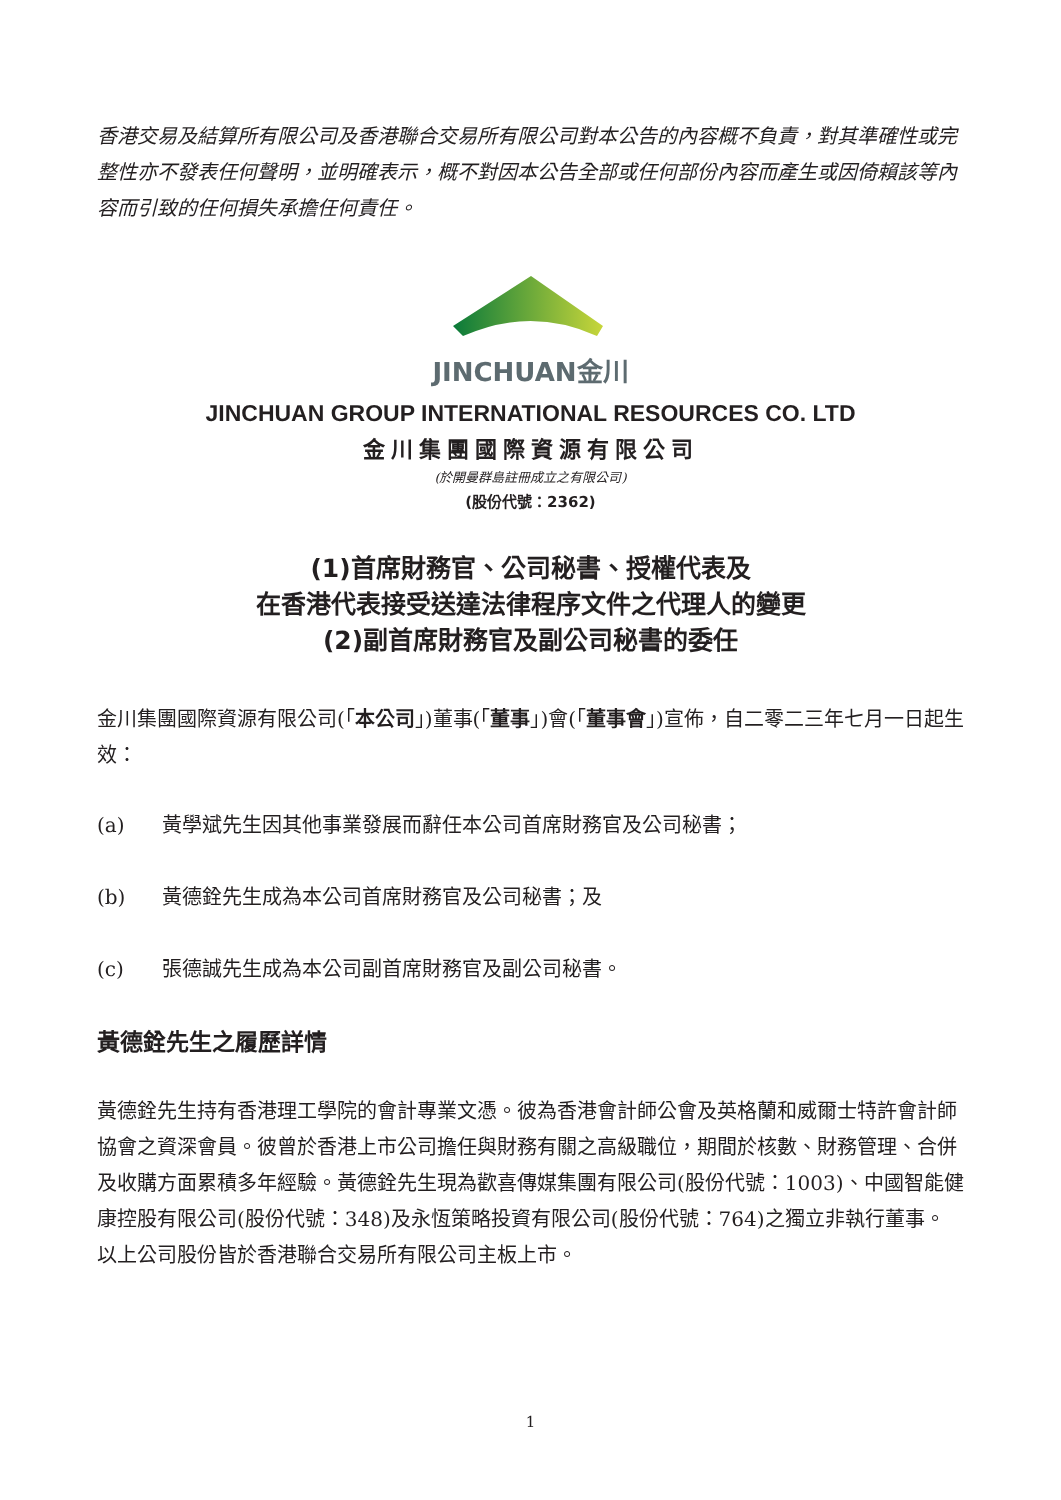香港交易及結算所有限公司及香港聯合交易所有限公司對本公告的內容概不負責，對其準確性或完整性亦不發表任何聲明，並明確表示，概不對因本公告全部或任何部份內容而產生或因倚賴該等內容而引致的任何損失承擔任何責任。
JINCHUAN金川
JINCHUAN GROUP INTERNATIONAL RESOURCES CO. LTD
金川集團國際資源有限公司
(於開曼群島註冊成立之有限公司)
(股份代號：2362)
(1)首席財務官、公司秘書、授權代表及
在香港代表接受送達法律程序文件之代理人的變更
(2)副首席財務官及副公司秘書的委任
金川集團國際資源有限公司(「本公司」)董事(「董事」)會(「董事會」)宣佈，自二零二三年七月一日起生效：
(a) 黃學斌先生因其他事業發展而辭任本公司首席財務官及公司秘書；
(b) 黃德銓先生成為本公司首席財務官及公司秘書；及
(c) 張德誠先生成為本公司副首席財務官及副公司秘書。
黃德銓先生之履歷詳情
黃德銓先生持有香港理工學院的會計專業文憑。彼為香港會計師公會及英格蘭和威爾士特許會計師協會之資深會員。彼曾於香港上市公司擔任與財務有關之高級職位，期間於核數、財務管理、合併及收購方面累積多年經驗。黃德銓先生現為歡喜傳媒集團有限公司(股份代號：1003)、中國智能健康控股有限公司(股份代號：348)及永恆策略投資有限公司(股份代號：764)之獨立非執行董事。以上公司股份皆於香港聯合交易所有限公司主板上市。
1